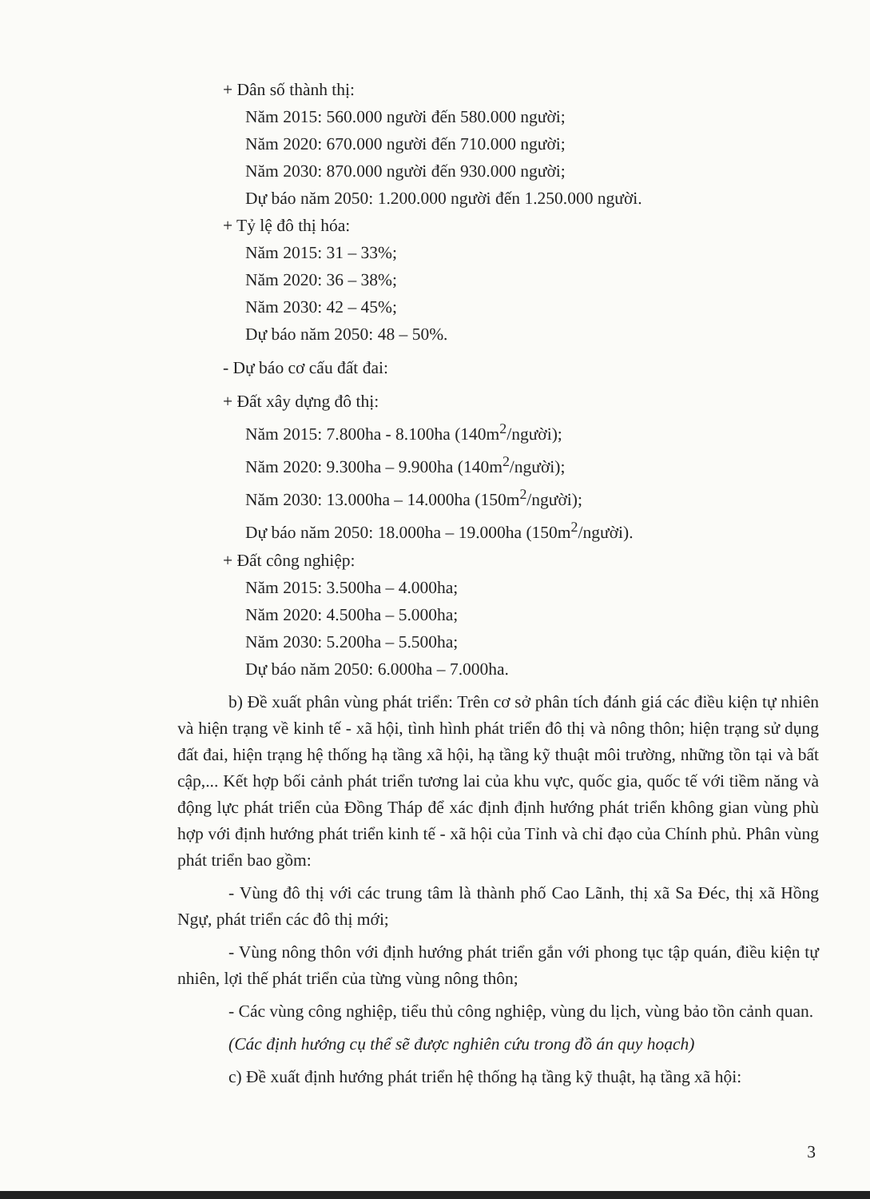+ Dân số thành thị:
Năm 2015: 560.000 người đến 580.000 người;
Năm 2020: 670.000 người đến 710.000 người;
Năm 2030: 870.000 người đến 930.000 người;
Dự báo năm 2050: 1.200.000 người đến 1.250.000 người.
+ Tỷ lệ đô thị hóa:
Năm 2015: 31 – 33%;
Năm 2020: 36 – 38%;
Năm 2030: 42 – 45%;
Dự báo năm 2050: 48 – 50%.
- Dự báo cơ cấu đất đai:
+ Đất xây dựng đô thị:
Năm 2015: 7.800ha - 8.100ha (140m<sup>2</sup>/người);
Năm 2020: 9.300ha – 9.900ha (140m<sup>2</sup>/người);
Năm 2030: 13.000ha – 14.000ha (150m<sup>2</sup>/người);
Dự báo năm 2050: 18.000ha – 19.000ha (150m<sup>2</sup>/người).
+ Đất công nghiệp:
Năm 2015: 3.500ha – 4.000ha;
Năm 2020: 4.500ha – 5.000ha;
Năm 2030: 5.200ha – 5.500ha;
Dự báo năm 2050: 6.000ha – 7.000ha.
b) Đề xuất phân vùng phát triển: Trên cơ sở phân tích đánh giá các điều kiện tự nhiên và hiện trạng về kinh tế - xã hội, tình hình phát triển đô thị và nông thôn; hiện trạng sử dụng đất đai, hiện trạng hệ thống hạ tầng xã hội, hạ tầng kỹ thuật môi trường, những tồn tại và bất cập,... Kết hợp bối cảnh phát triển tương lai của khu vực, quốc gia, quốc tế với tiềm năng và động lực phát triển của Đồng Tháp để xác định định hướng phát triển không gian vùng phù hợp với định hướng phát triển kinh tế - xã hội của Tỉnh và chỉ đạo của Chính phủ. Phân vùng phát triển bao gồm:
- Vùng đô thị với các trung tâm là thành phố Cao Lãnh, thị xã Sa Đéc, thị xã Hồng Ngự, phát triển các đô thị mới;
- Vùng nông thôn với định hướng phát triển gắn với phong tục tập quán, điều kiện tự nhiên, lợi thế phát triển của từng vùng nông thôn;
- Các vùng công nghiệp, tiểu thủ công nghiệp, vùng du lịch, vùng bảo tồn cảnh quan.
(Các định hướng cụ thể sẽ được nghiên cứu trong đồ án quy hoạch)
c) Đề xuất định hướng phát triển hệ thống hạ tầng kỹ thuật, hạ tầng xã hội:
3